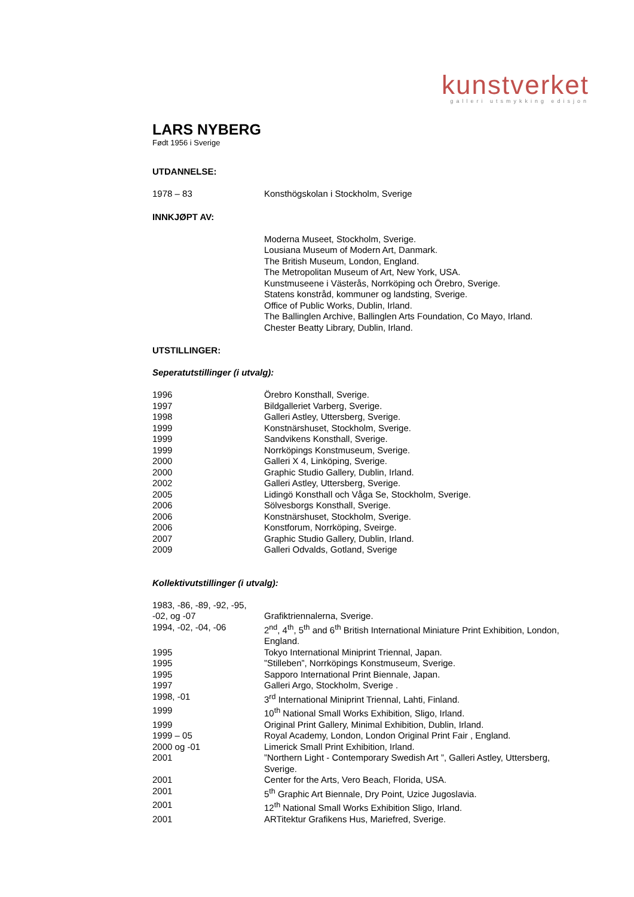kunstverket
galleri utsmykking edisjon
LARS NYBERG
Født 1956 i Sverige
UTDANNELSE:
| 1978 – 83 | Konsthögskolan i Stockholm, Sverige |
INNKJØPT AV:
| | Moderna Museet, Stockholm, Sverige. Lousiana Museum of Modern Art, Danmark. The British Museum, London, England. The Metropolitan Museum of Art, New York, USA. Kunstmuseene i Västerås, Norrköping och Örebro, Sverige. Statens konstråd, kommuner og landsting, Sverige. Office of Public Works, Dublin, Irland. The Ballinglen Archive, Ballinglen Arts Foundation, Co Mayo, Irland. Chester Beatty Library, Dublin, Irland. |
UTSTILLINGER:
Seperatutstillinger (i utvalg):
| 1996 | Örebro Konsthall, Sverige. |
| 1997 | Bildgalleriet Varberg, Sverige. |
| 1998 | Galleri Astley, Uttersberg, Sverige. |
| 1999 | Konstnärshuset, Stockholm, Sverige. |
| 1999 | Sandvikens Konsthall, Sverige. |
| 1999 | Norrköpings Konstmuseum, Sverige. |
| 2000 | Galleri X 4, Linköping, Sverige. |
| 2000 | Graphic Studio Gallery, Dublin, Irland. |
| 2002 | Galleri Astley, Uttersberg, Sverige. |
| 2005 | Lidingö Konsthall och Våga Se, Stockholm, Sverige. |
| 2006 | Sölvesborgs Konsthall, Sverige. |
| 2006 | Konstnärshuset, Stockholm, Sverige. |
| 2006 | Konstforum, Norrköping, Sveirge. |
| 2007 | Graphic Studio Gallery, Dublin, Irland. |
| 2009 | Galleri Odvalds, Gotland, Sverige |
Kollektivutstillinger (i utvalg):
| 1983, -86, -89, -92, -95, -02, og -07 | Grafiktriennalerna, Sverige. |
| 1994, -02, -04, -06 | 2<sup>nd</sup>, 4<sup>th</sup>, 5<sup>th</sup> and 6<sup>th</sup> British International Miniature Print Exhibition, London, England. |
| 1995 | Tokyo International Miniprint Triennal, Japan. |
| 1995 | ”Stilleben”, Norrköpings Konstmuseum, Sverige. |
| 1995 | Sapporo International Print Biennale, Japan. |
| 1997 | Galleri Argo, Stockholm, Sverige . |
| 1998, -01 | 3<sup>rd</sup> International Miniprint Triennal, Lahti, Finland. |
| 1999 | 10<sup>th</sup> National Small Works Exhibition, Sligo, Irland. |
| 1999 | Original Print Gallery, Minimal Exhibition, Dublin, Irland. |
| 1999 – 05 | Royal Academy, London, London Original Print Fair , England. |
| 2000 og -01 | Limerick Small Print Exhibition, Irland. |
| 2001 | ”Northern Light - Contemporary Swedish Art ”, Galleri Astley, Uttersberg, Sverige. |
| 2001 | Center for the Arts, Vero Beach, Florida, USA. |
| 2001 | 5<sup>th</sup> Graphic Art Biennale, Dry Point, Uzice Jugoslavia. |
| 2001 | 12<sup>th</sup> National Small Works Exhibition Sligo, Irland. |
| 2001 | ARTitektur Grafikens Hus, Mariefred, Sverige. |